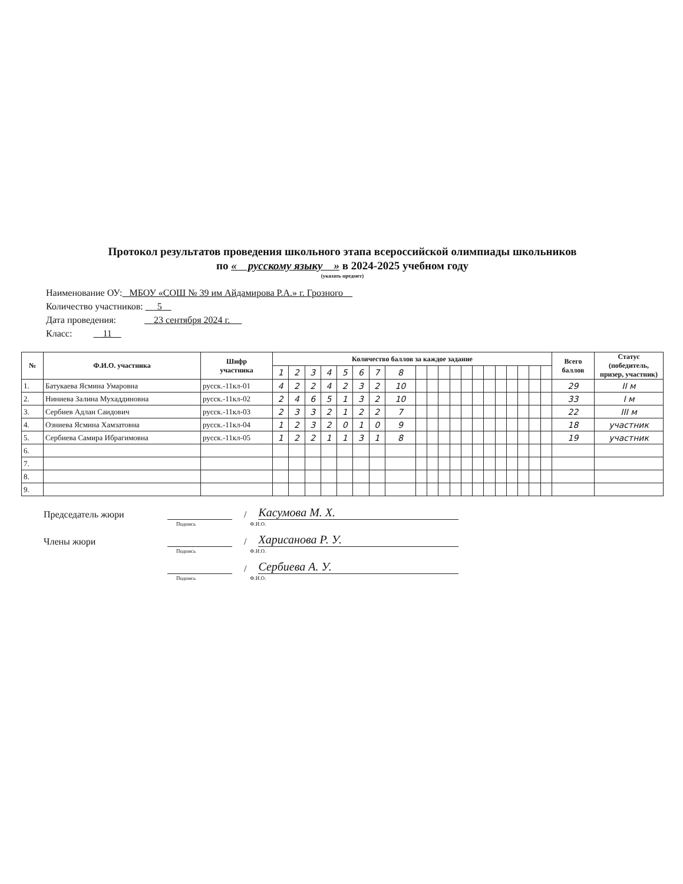Протокол результатов проведения школьного этапа всероссийской олимпиады школьников
по « русскому языку » в 2024-2025 учебном году
(указать предмет)
Наименование ОУ: МБОУ «СОШ № 39 им Айдамирова Р.А.» г. Грозного
Количество участников: 5
Дата проведения: 23 сентября 2024 г.
Класс: 11
| № | Ф.И.О. участника | Шифр участника | Количество баллов за каждое задание | | | | | | | | | | | | | | | | | | | | Всего баллов | Статус (победитель, призер, участник) |
| --- | --- | --- | --- | --- | --- | --- | --- | --- | --- | --- | --- | --- | --- | --- | --- | --- | --- | --- | --- | --- | --- | --- | --- | --- |
| | | | 1 | 2 | 3 | 4 | 5 | 6 | 7 | 8 | | | | | | | | | | | | | | |
| 1. | Батукаева Ясмина Умаровна | русск.-11кл-01 | 4 | 2 | 2 | 4 | 2 | 3 | 2 | 10 | | | | | | | | | | | | | 29 | II м |
| 2. | Ниниева Залина Мухаддиновна | русск.-11кл-02 | 2 | 4 | 6 | 5 | 1 | 3 | 2 | 10 | | | | | | | | | | | | | 33 | I м |
| 3. | Сербиев Адлан Саидович | русск.-11кл-03 | 2 | 3 | 3 | 2 | 1 | 2 | 2 | 7 | | | | | | | | | | | | | 22 | III м |
| 4. | Озниева Ясмина Хамзатовна | русск.-11кл-04 | 1 | 2 | 3 | 2 | 0 | 1 | 0 | 9 | | | | | | | | | | | | | 18 | участник |
| 5. | Сербиева Самира Ибрагимовна | русск.-11кл-05 | 1 | 2 | 2 | 1 | 1 | 3 | 1 | 8 | | | | | | | | | | | | | 19 | участник |
| 6. | | | | | | | | | | | | | | | | | | | | | | | | |
| 7. | | | | | | | | | | | | | | | | | | | | | | | | |
| 8. | | | | | | | | | | | | | | | | | | | | | | | | |
| 9. | | | | | | | | | | | | | | | | | | | | | | | | |
Председатель жюри / Касумова М. Х.
Подпись Ф.И.О.
Члены жюри / Харисанова Р. У.
Подпись Ф.И.О.
/ Сербиева А. У.
Подпись Ф.И.О.